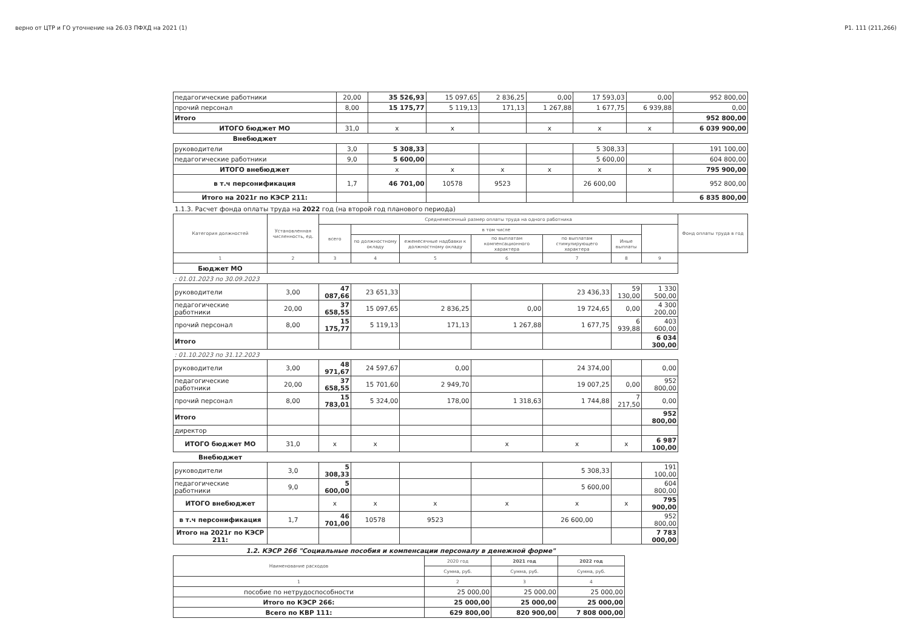верно от ЦТР и ГО уточнение на 26.03 ПФХД на 2021 (1) P1. 111 (211,266)
| педагогические работники | 20,00 | 35 526,93 | 15 097,65 | 2 836,25 | 0,00 | 17 593,03 | 0,00 | 952 800,00 |
| прочий персонал | 8,00 | 15 175,77 | 5 119,13 | 171,13 | 1 267,88 | 1 677,75 | 6 939,88 | 0,00 |
| Итого | | | | | | | | 952 800,00 |
| ИТОГО бюджет МО | 31,0 | x | x | | x | x | x | 6 039 900,00 |
| Внебюджет | | | | | | | | |
| руководители | 3,0 | 5 308,33 | | | | 5 308,33 | | 191 100,00 |
| педагогические работники | 9,0 | 5 600,00 | | | | 5 600,00 | | 604 800,00 |
| ИТОГО внебюджет | | x | x | x | x | x | x | 795 900,00 |
| в т.ч персонификация | 1,7 | 46 701,00 | 10578 | 9523 | | 26 600,00 | | 952 800,00 |
| Итого на 2021г по КЭСР 211: | | | | | | | | 6 835 800,00 |
1.1.3. Расчет фонда оплаты труда на 2022 год (на второй год планового периода)
| Категория должностей | Установленная численность, ед. | Среднемесячный размер оплаты труда на одного работника | | | | | | | Фонд оплаты труда в год |
| --- | --- | --- | --- | --- | --- | --- | --- | --- | --- |
| | | всего | в том числе | | | | | | |
| | | | по должностному окладу | ежемесячные надбавки к должностному окладу | по выплатам компенсационного характера | по выплатам стимулирующего характера | Иные выплаты | | |
| 1 | 2 | 3 | 4 | 5 | 6 | 7 | 8 | 9 | |
| Бюджет МО | | | | | | | | | |
| : 01.01.2023 по 30.09.2023 | | | | | | | | | |
| руководители | 3,00 | 47 087,66 | 23 651,33 | | | 23 436,33 | 59 130,00 | 1 330 500,00 | |
| педагогические работники | 20,00 | 37 658,55 | 15 097,65 | 2 836,25 | 0,00 | 19 724,65 | 0,00 | 4 300 200,00 | |
| прочий персонал | 8,00 | 15 175,77 | 5 119,13 | 171,13 | 1 267,88 | 1 677,75 | 6 939,88 | 403 600,00 | |
| Итого | | | | | | | | 6 034 300,00 | |
| : 01.10.2023 по 31.12.2023 | | | | | | | | | |
| руководители | 3,00 | 48 971,67 | 24 597,67 | 0,00 | | 24 374,00 | | 0,00 | |
| педагогические работники | 20,00 | 37 658,55 | 15 701,60 | 2 949,70 | | 19 007,25 | 0,00 | 952 800,00 | |
| прочий персонал | 8,00 | 15 783,01 | 5 324,00 | 178,00 | 1 318,63 | 1 744,88 | 7 217,50 | 0,00 | |
| Итого | | | | | | | | 952 800,00 | |
| директор | | | | | | | | | |
| ИТОГО бюджет МО | 31,0 | x | x | | x | x | x | 6 987 100,00 | |
| Внебюджет | | | | | | | | | |
| руководители | 3,0 | 5 308,33 | | | | 5 308,33 | | 191 100,00 | |
| педагогические работники | 9,0 | 5 600,00 | | | | 5 600,00 | | 604 800,00 | |
| ИТОГО внебюджет | | x | x | x | x | x | x | 795 900,00 | |
| в т.ч персонификация | 1,7 | 46 701,00 | 10578 | 9523 | | 26 600,00 | | 952 800,00 | |
| Итого на 2021г по КЭСР 211: | | | | | | | | 7 783 000,00 | |
1.2. КЭСР 266 "Социальные пособия и компенсации персоналу в денежной форме"
| Наименование расходов | 2020 год | 2021 год | 2022 год |
| --- | --- | --- | --- |
| | Сумма, руб. | Сумма, руб. | Сумма, руб. |
| 1 | 2 | 3 | 4 |
| пособие по нетрудоспособности | 25 000,00 | 25 000,00 | 25 000,00 |
| Итого по КЭСР 266: | 25 000,00 | 25 000,00 | 25 000,00 |
| Всего по КВР 111: | 629 800,00 | 820 900,00 | 7 808 000,00 |